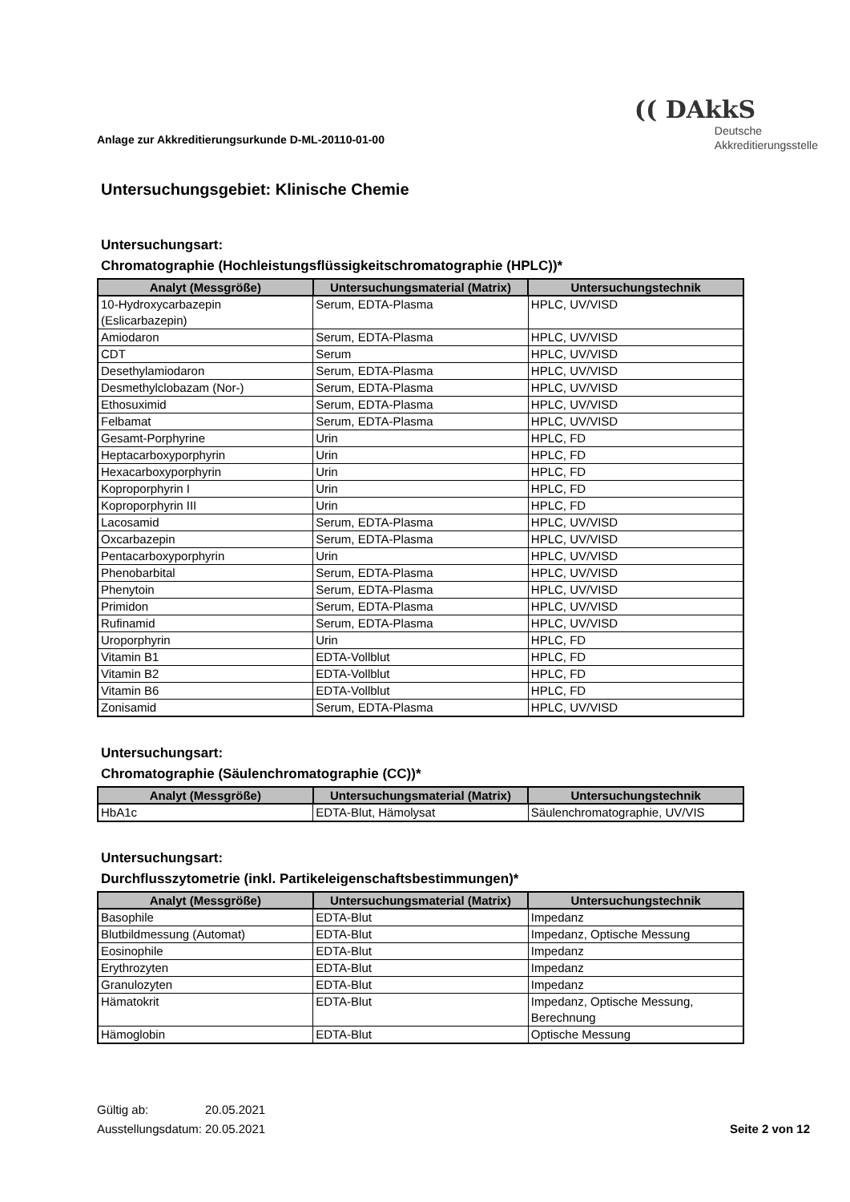Anlage zur Akkreditierungsurkunde D-ML-20110-01-00
(( DAkkS
Deutsche
Akkreditierungsstelle
Untersuchungsgebiet: Klinische Chemie
Untersuchungsart:
Chromatographie (Hochleistungsflüssigkeitschromatographie (HPLC))*
| Analyt (Messgröße) | Untersuchungsmaterial (Matrix) | Untersuchungstechnik |
| --- | --- | --- |
| 10-Hydroxycarbazepin (Eslicarbazepin) | Serum, EDTA-Plasma | HPLC, UV/VISD |
| Amiodaron | Serum, EDTA-Plasma | HPLC, UV/VISD |
| CDT | Serum | HPLC, UV/VISD |
| Desethylamiodaron | Serum, EDTA-Plasma | HPLC, UV/VISD |
| Desmethylclobazam (Nor-) | Serum, EDTA-Plasma | HPLC, UV/VISD |
| Ethosuximid | Serum, EDTA-Plasma | HPLC, UV/VISD |
| Felbamat | Serum, EDTA-Plasma | HPLC, UV/VISD |
| Gesamt-Porphyrine | Urin | HPLC, FD |
| Heptacarboxyporphyrin | Urin | HPLC, FD |
| Hexacarboxyporphyrin | Urin | HPLC, FD |
| Koproporphyrin I | Urin | HPLC, FD |
| Koproporphyrin III | Urin | HPLC, FD |
| Lacosamid | Serum, EDTA-Plasma | HPLC, UV/VISD |
| Oxcarbazepin | Serum, EDTA-Plasma | HPLC, UV/VISD |
| Pentacarboxyporphyrin | Urin | HPLC, UV/VISD |
| Phenobarbital | Serum, EDTA-Plasma | HPLC, UV/VISD |
| Phenytoin | Serum, EDTA-Plasma | HPLC, UV/VISD |
| Primidon | Serum, EDTA-Plasma | HPLC, UV/VISD |
| Rufinamid | Serum, EDTA-Plasma | HPLC, UV/VISD |
| Uroporphyrin | Urin | HPLC, FD |
| Vitamin B1 | EDTA-Vollblut | HPLC, FD |
| Vitamin B2 | EDTA-Vollblut | HPLC, FD |
| Vitamin B6 | EDTA-Vollblut | HPLC, FD |
| Zonisamid | Serum, EDTA-Plasma | HPLC, UV/VISD |
Untersuchungsart:
Chromatographie (Säulenchromatographie (CC))*
| Analyt (Messgröße) | Untersuchungsmaterial (Matrix) | Untersuchungstechnik |
| --- | --- | --- |
| HbA1c | EDTA-Blut, Hämolysat | Säulenchromatographie, UV/VIS |
Untersuchungsart:
Durchflusszytometrie (inkl. Partikeleigenschaftsbestimmungen)*
| Analyt (Messgröße) | Untersuchungsmaterial (Matrix) | Untersuchungstechnik |
| --- | --- | --- |
| Basophile | EDTA-Blut | Impedanz |
| Blutbildmessung (Automat) | EDTA-Blut | Impedanz, Optische Messung |
| Eosinophile | EDTA-Blut | Impedanz |
| Erythrozyten | EDTA-Blut | Impedanz |
| Granulozyten | EDTA-Blut | Impedanz |
| Hämatokrit | EDTA-Blut | Impedanz, Optische Messung, Berechnung |
| Hämoglobin | EDTA-Blut | Optische Messung |
Gültig ab: 20.05.2021
Ausstellungsdatum: 20.05.2021
Seite 2 von 12